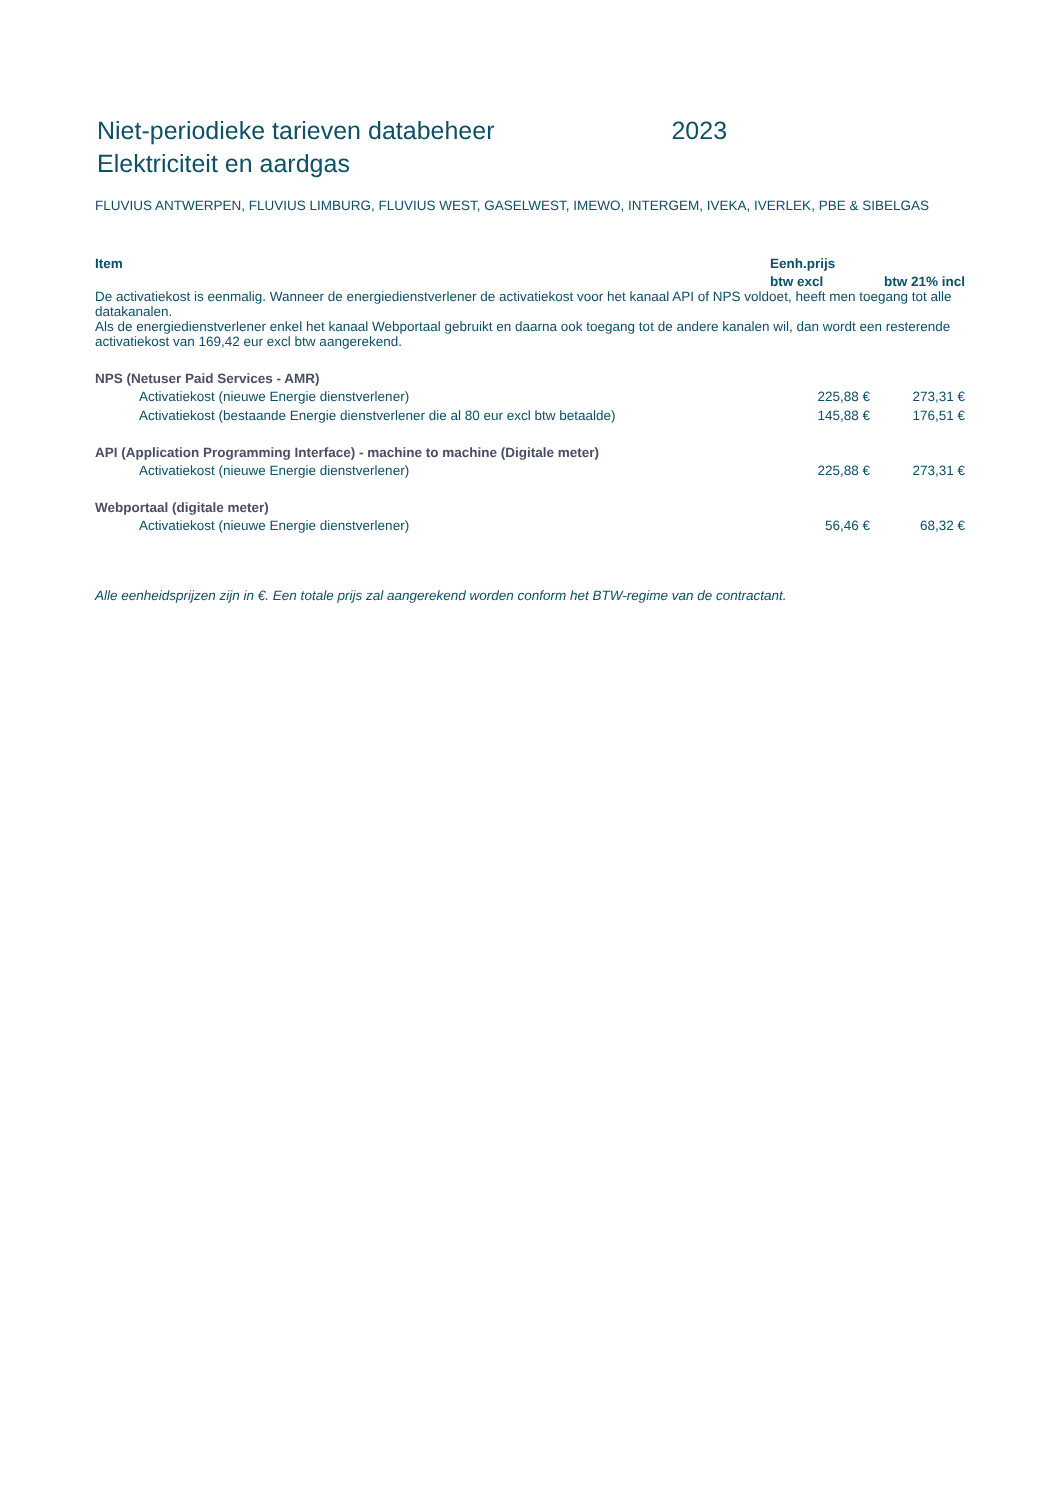Niet-periodieke tarieven databeheer 2023
Elektriciteit en aardgas
FLUVIUS ANTWERPEN, FLUVIUS LIMBURG, FLUVIUS WEST, GASELWEST, IMEWO, INTERGEM, IVEKA, IVERLEK, PBE & SIBELGAS
| Item | Eenh.prijs | |
| --- | --- | --- |
| | btw excl | btw 21% incl |
| De activatiekost is eenmalig. Wanneer de energiedienstverlener de activatiekost voor het kanaal API of NPS voldoet, heeft men toegang tot alle datakanalen. Als de energiedienstverlener enkel het kanaal Webportaal gebruikt en daarna ook toegang tot de andere kanalen wil, dan wordt een resterende activatiekost van 169,42 eur excl btw aangerekend. | | |
| NPS (Netuser Paid Services - AMR) | | |
| Activatiekost (nieuwe Energie dienstverlener) | 225,88 € | 273,31 € |
| Activatiekost (bestaande Energie dienstverlener die al 80 eur excl btw betaalde) | 145,88 € | 176,51 € |
| API (Application Programming Interface) - machine to machine (Digitale meter) | | |
| Activatiekost (nieuwe Energie dienstverlener) | 225,88 € | 273,31 € |
| Webportaal (digitale meter) | | |
| Activatiekost (nieuwe Energie dienstverlener) | 56,46 € | 68,32 € |
Alle eenheidsprijzen zijn in €. Een totale prijs zal aangerekend worden conform het BTW-regime van de contractant.